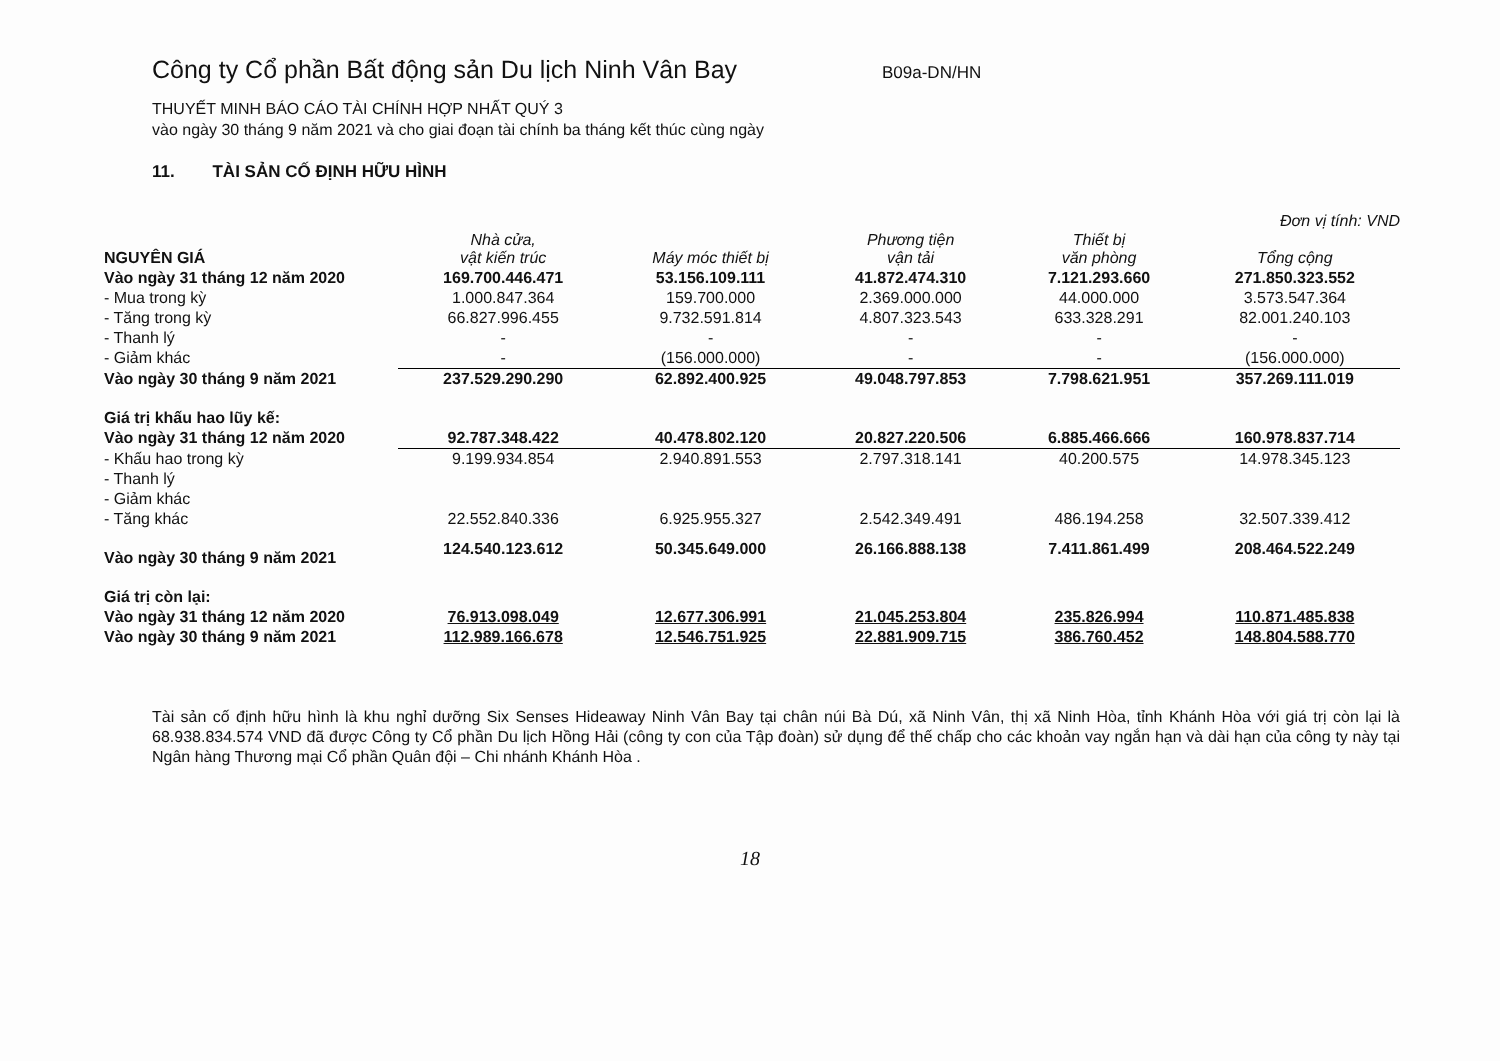Công ty Cổ phần Bất động sản Du lịch Ninh Vân Bay
B09a-DN/HN
THUYẾT MINH BÁO CÁO TÀI CHÍNH HỢP NHẤT QUÝ 3
vào ngày 30 tháng 9 năm 2021 và cho giai đoạn tài chính ba tháng kết thúc cùng ngày
11. TÀI SẢN CỐ ĐỊNH HỮU HÌNH
Đơn vị tính: VND
| NGUYÊN GIÁ | Nhà cửa, vật kiến trúc | Máy móc thiết bị | Phương tiện vận tải | Thiết bị văn phòng | Tổng cộng |
| Vào ngày 31 tháng 12 năm 2020 | 169.700.446.471 | 53.156.109.111 | 41.872.474.310 | 7.121.293.660 | 271.850.323.552 |
| - Mua trong kỳ | 1.000.847.364 | 159.700.000 | 2.369.000.000 | 44.000.000 | 3.573.547.364 |
| - Tăng trong kỳ | 66.827.996.455 | 9.732.591.814 | 4.807.323.543 | 633.328.291 | 82.001.240.103 |
| - Thanh lý | - | - | - | - | - |
| - Giảm khác | - | (156.000.000) | - | - | (156.000.000) |
| Vào ngày 30 tháng 9 năm 2021 | 237.529.290.290 | 62.892.400.925 | 49.048.797.853 | 7.798.621.951 | 357.269.111.019 |
| Giá trị khấu hao lũy kế: | | | | | |
| Vào ngày 31 tháng 12 năm 2020 | 92.787.348.422 | 40.478.802.120 | 20.827.220.506 | 6.885.466.666 | 160.978.837.714 |
| - Khấu hao trong kỳ | 9.199.934.854 | 2.940.891.553 | 2.797.318.141 | 40.200.575 | 14.978.345.123 |
| - Thanh lý | | | | | |
| - Giảm khác | | | | | |
| - Tăng khác | 22.552.840.336 | 6.925.955.327 | 2.542.349.491 | 486.194.258 | 32.507.339.412 |
| Vào ngày 30 tháng 9 năm 2021 | 124.540.123.612 | 50.345.649.000 | 26.166.888.138 | 7.411.861.499 | 208.464.522.249 |
| Giá trị còn lại: | | | | | |
| Vào ngày 31 tháng 12 năm 2020 | 76.913.098.049 | 12.677.306.991 | 21.045.253.804 | 235.826.994 | 110.871.485.838 |
| Vào ngày 30 tháng 9 năm 2021 | 112.989.166.678 | 12.546.751.925 | 22.881.909.715 | 386.760.452 | 148.804.588.770 |
Tài sản cố định hữu hình là khu nghỉ dưỡng Six Senses Hideaway Ninh Vân Bay tại chân núi Bà Dú, xã Ninh Vân, thị xã Ninh Hòa, tỉnh Khánh Hòa với giá trị còn lại là 68.938.834.574 VND đã được Công ty Cổ phần Du lịch Hồng Hải (công ty con của Tập đoàn) sử dụng để thế chấp cho các khoản vay ngắn hạn và dài hạn của công ty này tại Ngân hàng Thương mại Cổ phần Quân đội – Chi nhánh Khánh Hòa .
18